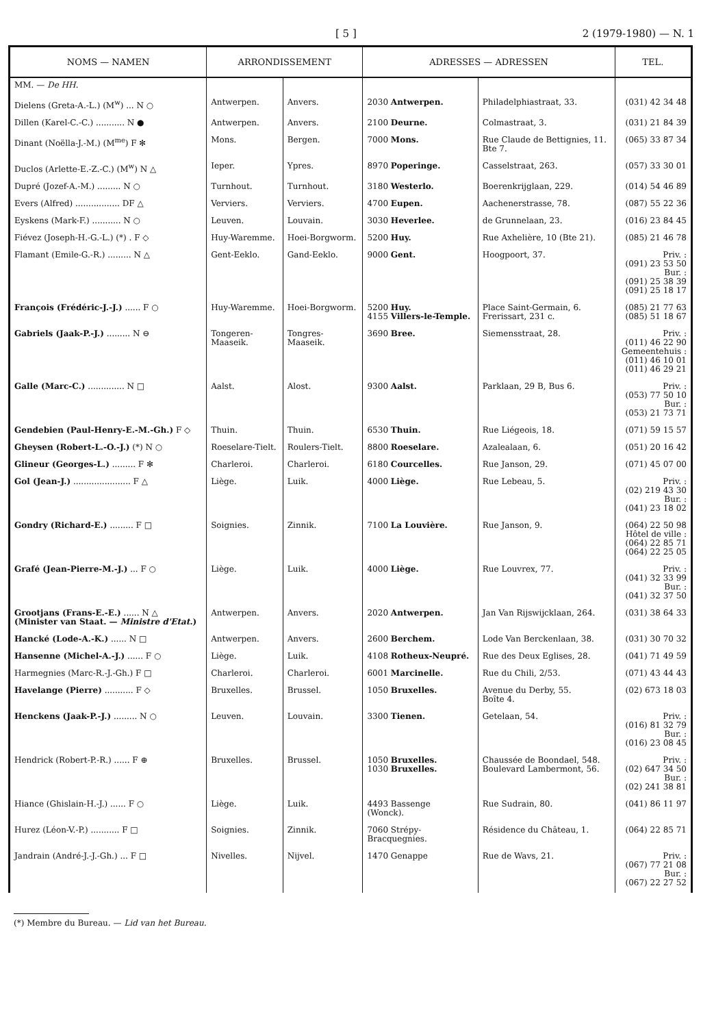[ 5 ] 2 (1979-1980) — N. 1
| NOMS — NAMEN | ARRONDISSEMENT | | ADRESSES — ADRESSEN | | TEL. |
| --- | --- | --- | --- | --- | --- |
| MM. — De HH. | | | | | |
| Dielens (Greta-A.-L.) (M<sup>w</sup>) ... N ○ | Antwerpen. | Anvers. | 2030 Antwerpen. | Philadelphiastraat, 33. | (031) 42 34 48 |
| Dillen (Karel-C.-C.) ........... N ● | Antwerpen. | Anvers. | 2100 Deurne. | Colmastraat, 3. | (031) 21 84 39 |
| Dinant (Noëlla-J.-M.) (M<sup>me</sup>) F ✻ | Mons. | Bergen. | 7000 Mons. | Rue Claude de Bettignies, 11. Bte 7. | (065) 33 87 34 |
| Duclos (Arlette-E.-Z.-C.) (M<sup>w</sup>) N △ | Ieper. | Ypres. | 8970 Poperinge. | Casselstraat, 263. | (057) 33 30 01 |
| Dupré (Jozef-A.-M.) ......... N ○ | Turnhout. | Turnhout. | 3180 Westerlo. | Boerenkrijglaan, 229. | (014) 54 46 89 |
| Evers (Alfred) ................. DF △ | Verviers. | Verviers. | 4700 Eupen. | Aachenerstrasse, 78. | (087) 55 22 36 |
| Eyskens (Mark-F.) ........... N ○ | Leuven. | Louvain. | 3030 Heverlee. | de Grunnelaan, 23. | (016) 23 84 45 |
| Fiévez (Joseph-H.-G.-L.) (*) . F ◇ | Huy-Waremme. | Hoei-Borgworm. | 5200 Huy. | Rue Axhelière, 10 (Bte 21). | (085) 21 46 78 |
| Flamant (Emile-G.-R.) ......... N △ | Gent-Eeklo. | Gand-Eeklo. | 9000 Gent. | Hoogpoort, 37. | Priv. : (091) 23 53 50 Bur. : (091) 25 38 39 (091) 25 18 17 |
| François (Frédéric-J.-J.) ...... F ○ | Huy-Waremme. | Hoei-Borgworm. | 5200 Huy. 4155 Villers-le-Temple. | Place Saint-Germain, 6. Frerissart, 231 c. | (085) 21 77 63 (085) 51 18 67 |
| Gabriels (Jaak-P.-J.) ......... N ⊖ | Tongeren- Maaseik. | Tongres- Maaseik. | 3690 Bree. | Siemensstraat, 28. | Priv. : (011) 46 22 90 Gemeentehuis : (011) 46 10 01 (011) 46 29 21 |
| Galle (Marc-C.) .............. N □ | Aalst. | Alost. | 9300 Aalst. | Parklaan, 29 B, Bus 6. | Priv. : (053) 77 50 10 Bur. : (053) 21 73 71 |
| Gendebien (Paul-Henry-E.-M.-Gh.) F ◇ | Thuin. | Thuin. | 6530 Thuin. | Rue Liégeois, 18. | (071) 59 15 57 |
| Gheysen (Robert-L.-O.-J.) (*) N ○ | Roeselare-Tielt. | Roulers-Tielt. | 8800 Roeselare. | Azalealaan, 6. | (051) 20 16 42 |
| Glineur (Georges-L.) ......... F ✻ | Charleroi. | Charleroi. | 6180 Courcelles. | Rue Janson, 29. | (071) 45 07 00 |
| Gol (Jean-J.) ...................... F △ | Liège. | Luik. | 4000 Liège. | Rue Lebeau, 5. | Priv. : (02) 219 43 30 Bur. : (041) 23 18 02 |
| Gondry (Richard-E.) ......... F □ | Soignies. | Zinnik. | 7100 La Louvière. | Rue Janson, 9. | (064) 22 50 98 Hôtel de ville : (064) 22 85 71 (064) 22 25 05 |
| Grafé (Jean-Pierre-M.-J.) ... F ○ | Liège. | Luik. | 4000 Liège. | Rue Louvrex, 77. | Priv. : (041) 32 33 99 Bur. : (041) 32 37 50 |
| Grootjans (Frans-E.-E.) ...... N △ (Minister van Staat. — Ministre d'Etat. ) | Antwerpen. | Anvers. | 2020 Antwerpen. | Jan Van Rijswijcklaan, 264. | (031) 38 64 33 |
| Hancké (Lode-A.-K.) ...... N □ | Antwerpen. | Anvers. | 2600 Berchem. | Lode Van Berckenlaan, 38. | (031) 30 70 32 |
| Hansenne (Michel-A.-J.) ...... F ○ | Liège. | Luik. | 4108 Rotheux-Neupré. | Rue des Deux Eglises, 28. | (041) 71 49 59 |
| Harmegnies (Marc-R.-J.-Gh.) F □ | Charleroi. | Charleroi. | 6001 Marcinelle. | Rue du Chili, 2/53. | (071) 43 44 43 |
| Havelange (Pierre) ........... F ◇ | Bruxelles. | Brussel. | 1050 Bruxelles. | Avenue du Derby, 55. Boîte 4. | (02) 673 18 03 |
| Henckens (Jaak-P.-J.) ......... N ○ | Leuven. | Louvain. | 3300 Tienen. | Getelaan, 54. | Priv. : (016) 81 32 79 Bur. : (016) 23 08 45 |
| Hendrick (Robert-P.-R.) ...... F ⊕ | Bruxelles. | Brussel. | 1050 Bruxelles. 1030 Bruxelles. | Chaussée de Boondael, 548. Boulevard Lambermont, 56. | Priv. : (02) 647 34 50 Bur. : (02) 241 38 81 |
| Hiance (Ghislain-H.-J.) ...... F ○ | Liège. | Luik. | 4493 Bassenge (Wonck). | Rue Sudrain, 80. | (041) 86 11 97 |
| Hurez (Léon-V.-P.) ........... F □ | Soignies. | Zinnik. | 7060 Strépy- Bracquegnies. | Résidence du Château, 1. | (064) 22 85 71 |
| Jandrain (André-J.-J.-Gh.) ... F □ | Nivelles. | Nijvel. | 1470 Genappe | Rue de Wavs, 21. | Priv. : (067) 77 21 08 Bur. : (067) 22 27 52 |
(*) Membre du Bureau. — Lid van het Bureau.